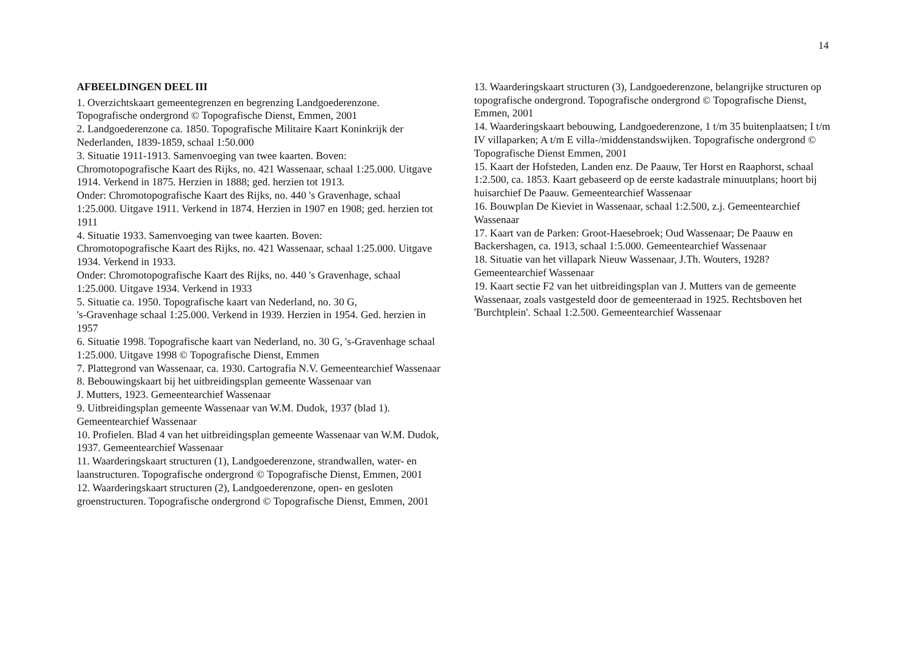14
AFBEELDINGEN DEEL III
1. Overzichtskaart gemeentegrenzen en begrenzing Landgoederenzone. Topografische ondergrond © Topografische Dienst, Emmen, 2001
2. Landgoederenzone ca. 1850. Topografische Militaire Kaart Koninkrijk der Nederlanden, 1839-1859, schaal 1:50.000
3. Situatie 1911-1913. Samenvoeging van twee kaarten. Boven:
Chromotopografische Kaart des Rijks, no. 421 Wassenaar, schaal 1:25.000. Uitgave 1914. Verkend in 1875. Herzien in 1888; ged. herzien tot 1913.
Onder: Chromotopografische Kaart des Rijks, no. 440 's Gravenhage, schaal 1:25.000. Uitgave 1911. Verkend in 1874. Herzien in 1907 en 1908; ged. herzien tot 1911
4. Situatie 1933. Samenvoeging van twee kaarten. Boven:
Chromotopografische Kaart des Rijks, no. 421 Wassenaar, schaal 1:25.000. Uitgave 1934. Verkend in 1933.
Onder: Chromotopografische Kaart des Rijks, no. 440 's Gravenhage, schaal 1:25.000. Uitgave 1934. Verkend in 1933
5. Situatie ca. 1950. Topografische kaart van Nederland, no. 30 G,
's-Gravenhage schaal 1:25.000. Verkend in 1939. Herzien in 1954. Ged. herzien in 1957
6. Situatie 1998. Topografische kaart van Nederland, no. 30 G, 's-Gravenhage schaal 1:25.000. Uitgave 1998 © Topografische Dienst, Emmen
7. Plattegrond van Wassenaar, ca. 1930. Cartografia N.V. Gemeentearchief Wassenaar
8. Bebouwingskaart bij het uitbreidingsplan gemeente Wassenaar van
J. Mutters, 1923. Gemeentearchief Wassenaar
9. Uitbreidingsplan gemeente Wassenaar van W.M. Dudok, 1937 (blad 1). Gemeentearchief Wassenaar
10. Profielen. Blad 4 van het uitbreidingsplan gemeente Wassenaar van W.M. Dudok, 1937. Gemeentearchief Wassenaar
11. Waarderingskaart structuren (1), Landgoederenzone, strandwallen, water- en laanstructuren. Topografische ondergrond © Topografische Dienst, Emmen, 2001
12. Waarderingskaart structuren (2), Landgoederenzone, open- en gesloten groenstructuren. Topografische ondergrond © Topografische Dienst, Emmen, 2001
13. Waarderingskaart structuren (3), Landgoederenzone, belangrijke structuren op topografische ondergrond. Topografische ondergrond © Topografische Dienst, Emmen, 2001
14. Waarderingskaart bebouwing, Landgoederenzone, 1 t/m 35 buitenplaatsen; I t/m IV villaparken; A t/m E villa-/middenstandswijken. Topografische ondergrond © Topografische Dienst Emmen, 2001
15. Kaart der Hofsteden, Landen enz. De Paauw, Ter Horst en Raaphorst, schaal 1:2.500, ca. 1853. Kaart gebaseerd op de eerste kadastrale minuutplans; hoort bij huisarchief De Paauw. Gemeentearchief Wassenaar
16. Bouwplan De Kieviet in Wassenaar, schaal 1:2.500, z.j. Gemeentearchief Wassenaar
17. Kaart van de Parken: Groot-Haesebroek; Oud Wassenaar; De Paauw en Backershagen, ca. 1913, schaal 1:5.000. Gemeentearchief Wassenaar
18. Situatie van het villapark Nieuw Wassenaar, J.Th. Wouters, 1928? Gemeentearchief Wassenaar
19. Kaart sectie F2 van het uitbreidingsplan van J. Mutters van de gemeente Wassenaar, zoals vastgesteld door de gemeenteraad in 1925. Rechtsboven het 'Burchtplein'. Schaal 1:2.500. Gemeentearchief Wassenaar